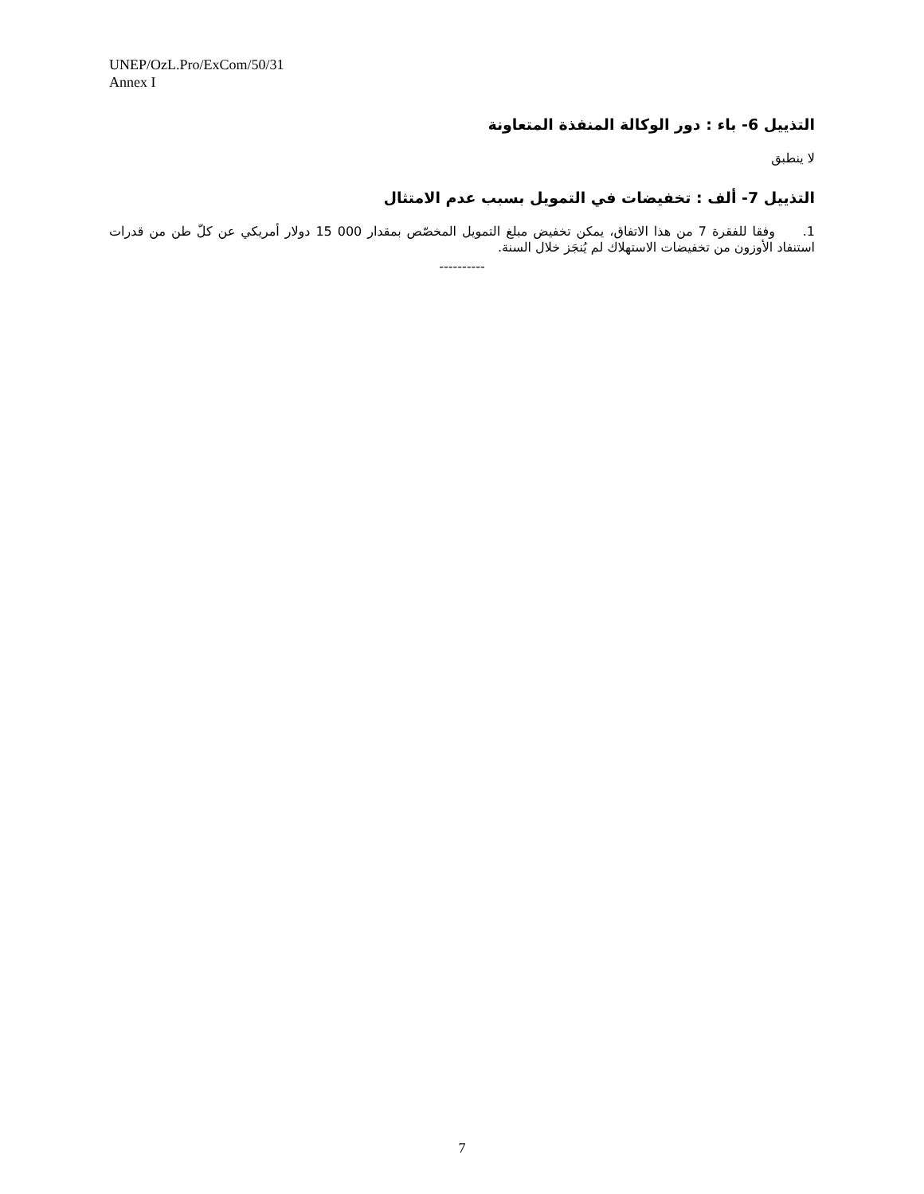UNEP/OzL.Pro/ExCom/50/31
Annex I
التذييل 6- باء : دور الوكالة المنفذة المتعاونة
لا ينطبق
التذييل 7- ألف : تخفيضات في التمويل بسبب عدم الامتثال
1. وفقا للفقرة 7 من هذا الاتفاق، يمكن تخفيض مبلغ التمويل المخصّص بمقدار 000 15 دولار أمريكي عن كلّ طن من قدرات استنفاد الأوزون من تخفيضات الاستهلاك لم يُنجَز خلال السنة.
----------
7